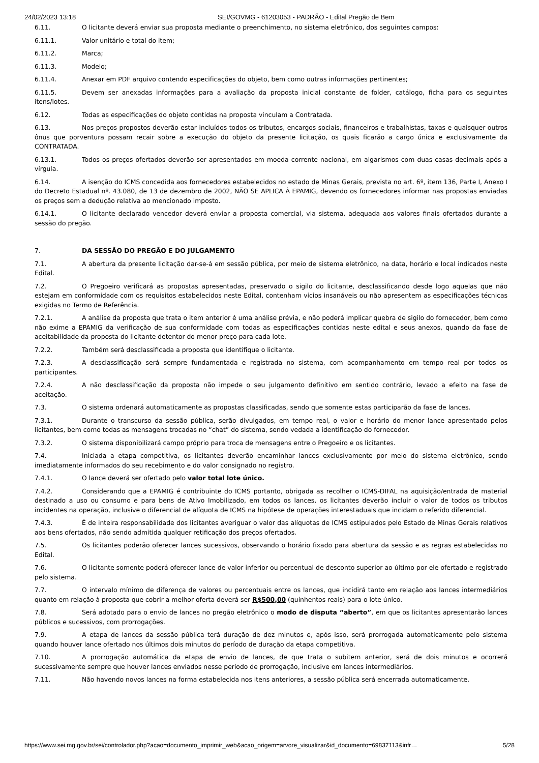24/02/2023 13:18 SEI/GOVMG - 61203053 - PADRÃO - Edital Pregão de Bem
6.11. O licitante deverá enviar sua proposta mediante o preenchimento, no sistema eletrônico, dos seguintes campos:
6.11.1. Valor unitário e total do item;
6.11.2. Marca;
6.11.3. Modelo;
6.11.4. Anexar em PDF arquivo contendo especificações do objeto, bem como outras informações pertinentes;
6.11.5. Devem ser anexadas informações para a avaliação da proposta inicial constante de folder, catálogo, ficha para os seguintes itens/lotes.
6.12. Todas as especificações do objeto contidas na proposta vinculam a Contratada.
6.13. Nos preços propostos deverão estar incluídos todos os tributos, encargos sociais, financeiros e trabalhistas, taxas e quaisquer outros ônus que porventura possam recair sobre a execução do objeto da presente licitação, os quais ficarão a cargo única e exclusivamente da CONTRATADA.
6.13.1. Todos os preços ofertados deverão ser apresentados em moeda corrente nacional, em algarismos com duas casas decimais após a vírgula.
6.14. A isenção do ICMS concedida aos fornecedores estabelecidos no estado de Minas Gerais, prevista no art. 6º, item 136, Parte I, Anexo I do Decreto Estadual nº. 43.080, de 13 de dezembro de 2002, NÃO SE APLICA À EPAMIG, devendo os fornecedores informar nas propostas enviadas os preços sem a dedução relativa ao mencionado imposto.
6.14.1. O licitante declarado vencedor deverá enviar a proposta comercial, via sistema, adequada aos valores finais ofertados durante a sessão do pregão.
7. DA SESSÃO DO PREGÃO E DO JULGAMENTO
7.1. A abertura da presente licitação dar-se-á em sessão pública, por meio de sistema eletrônico, na data, horário e local indicados neste Edital.
7.2. O Pregoeiro verificará as propostas apresentadas, preservado o sigilo do licitante, desclassificando desde logo aquelas que não estejam em conformidade com os requisitos estabelecidos neste Edital, contenham vícios insanáveis ou não apresentem as especificações técnicas exigidas no Termo de Referência.
7.2.1. A análise da proposta que trata o item anterior é uma análise prévia, e não poderá implicar quebra de sigilo do fornecedor, bem como não exime a EPAMIG da verificação de sua conformidade com todas as especificações contidas neste edital e seus anexos, quando da fase de aceitabilidade da proposta do licitante detentor do menor preço para cada lote.
7.2.2. Também será desclassificada a proposta que identifique o licitante.
7.2.3. A desclassificação será sempre fundamentada e registrada no sistema, com acompanhamento em tempo real por todos os participantes.
7.2.4. A não desclassificação da proposta não impede o seu julgamento definitivo em sentido contrário, levado a efeito na fase de aceitação.
7.3. O sistema ordenará automaticamente as propostas classificadas, sendo que somente estas participarão da fase de lances.
7.3.1. Durante o transcurso da sessão pública, serão divulgados, em tempo real, o valor e horário do menor lance apresentado pelos licitantes, bem como todas as mensagens trocadas no “chat” do sistema, sendo vedada a identificação do fornecedor.
7.3.2. O sistema disponibilizará campo próprio para troca de mensagens entre o Pregoeiro e os licitantes.
7.4. Iniciada a etapa competitiva, os licitantes deverão encaminhar lances exclusivamente por meio do sistema eletrônico, sendo imediatamente informados do seu recebimento e do valor consignado no registro.
7.4.1. O lance deverá ser ofertado pelo valor total lote único.
7.4.2. Considerando que a EPAMIG é contribuinte do ICMS portanto, obrigada as recolher o ICMS-DIFAL na aquisição/entrada de material destinado a uso ou consumo e para bens de Ativo Imobilizado, em todos os lances, os licitantes deverão incluir o valor de todos os tributos incidentes na operação, inclusive o diferencial de alíquota de ICMS na hipótese de operações interestaduais que incidam o referido diferencial.
7.4.3. É de inteira responsabilidade dos licitantes averiguar o valor das alíquotas de ICMS estipulados pelo Estado de Minas Gerais relativos aos bens ofertados, não sendo admitida qualquer retificação dos preços ofertados.
7.5. Os licitantes poderão oferecer lances sucessivos, observando o horário fixado para abertura da sessão e as regras estabelecidas no Edital.
7.6. O licitante somente poderá oferecer lance de valor inferior ou percentual de desconto superior ao último por ele ofertado e registrado pelo sistema.
7.7. O intervalo mínimo de diferença de valores ou percentuais entre os lances, que incidirá tanto em relação aos lances intermediários quanto em relação à proposta que cobrir a melhor oferta deverá ser R$500,00 (quinhentos reais) para o lote único.
7.8. Será adotado para o envio de lances no pregão eletrônico o modo de disputa “aberto”, em que os licitantes apresentarão lances públicos e sucessivos, com prorrogações.
7.9. A etapa de lances da sessão pública terá duração de dez minutos e, após isso, será prorrogada automaticamente pelo sistema quando houver lance ofertado nos últimos dois minutos do período de duração da etapa competitiva.
7.10. A prorrogação automática da etapa de envio de lances, de que trata o subitem anterior, será de dois minutos e ocorrerá sucessivamente sempre que houver lances enviados nesse período de prorrogação, inclusive em lances intermediários.
7.11. Não havendo novos lances na forma estabelecida nos itens anteriores, a sessão pública será encerrada automaticamente.
https://www.sei.mg.gov.br/sei/controlador.php?acao=documento_imprimir_web&acao_origem=arvore_visualizar&id_documento=69837113&infr… 5/28